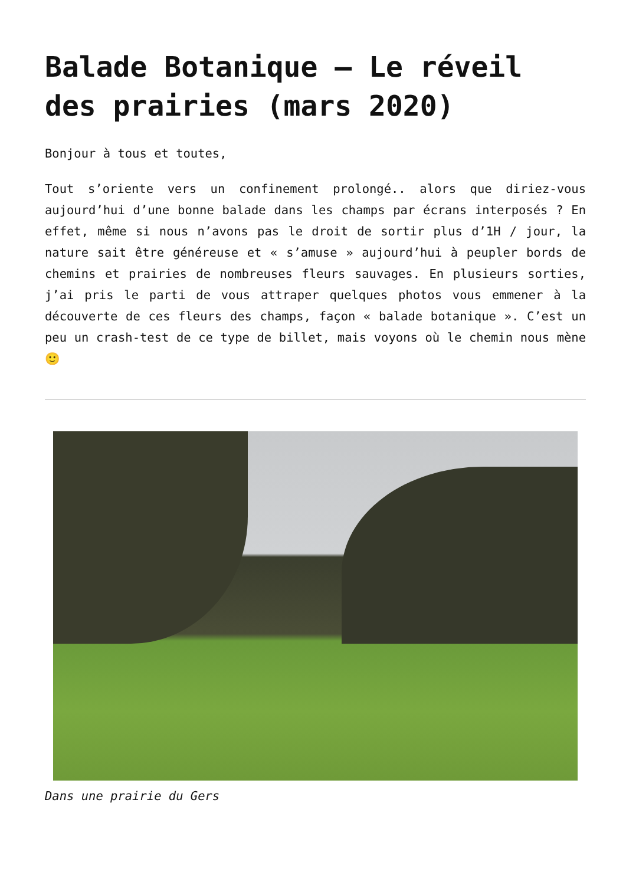Balade Botanique – Le réveil des prairies (mars 2020)
Bonjour à tous et toutes,
Tout s’oriente vers un confinement prolongé.. alors que diriez-vous aujourd’hui d’une bonne balade dans les champs par écrans interposés ? En effet, même si nous n’avons pas le droit de sortir plus d’1H / jour, la nature sait être généreuse et « s’amuse » aujourd’hui à peupler bords de chemins et prairies de nombreuses fleurs sauvages. En plusieurs sorties, j’ai pris le parti de vous attraper quelques photos vous emmener à la découverte de ces fleurs des champs, façon « balade botanique ». C’est un peu un crash-test de ce type de billet, mais voyons où le chemin nous mène 🙂
Dans une prairie du Gers